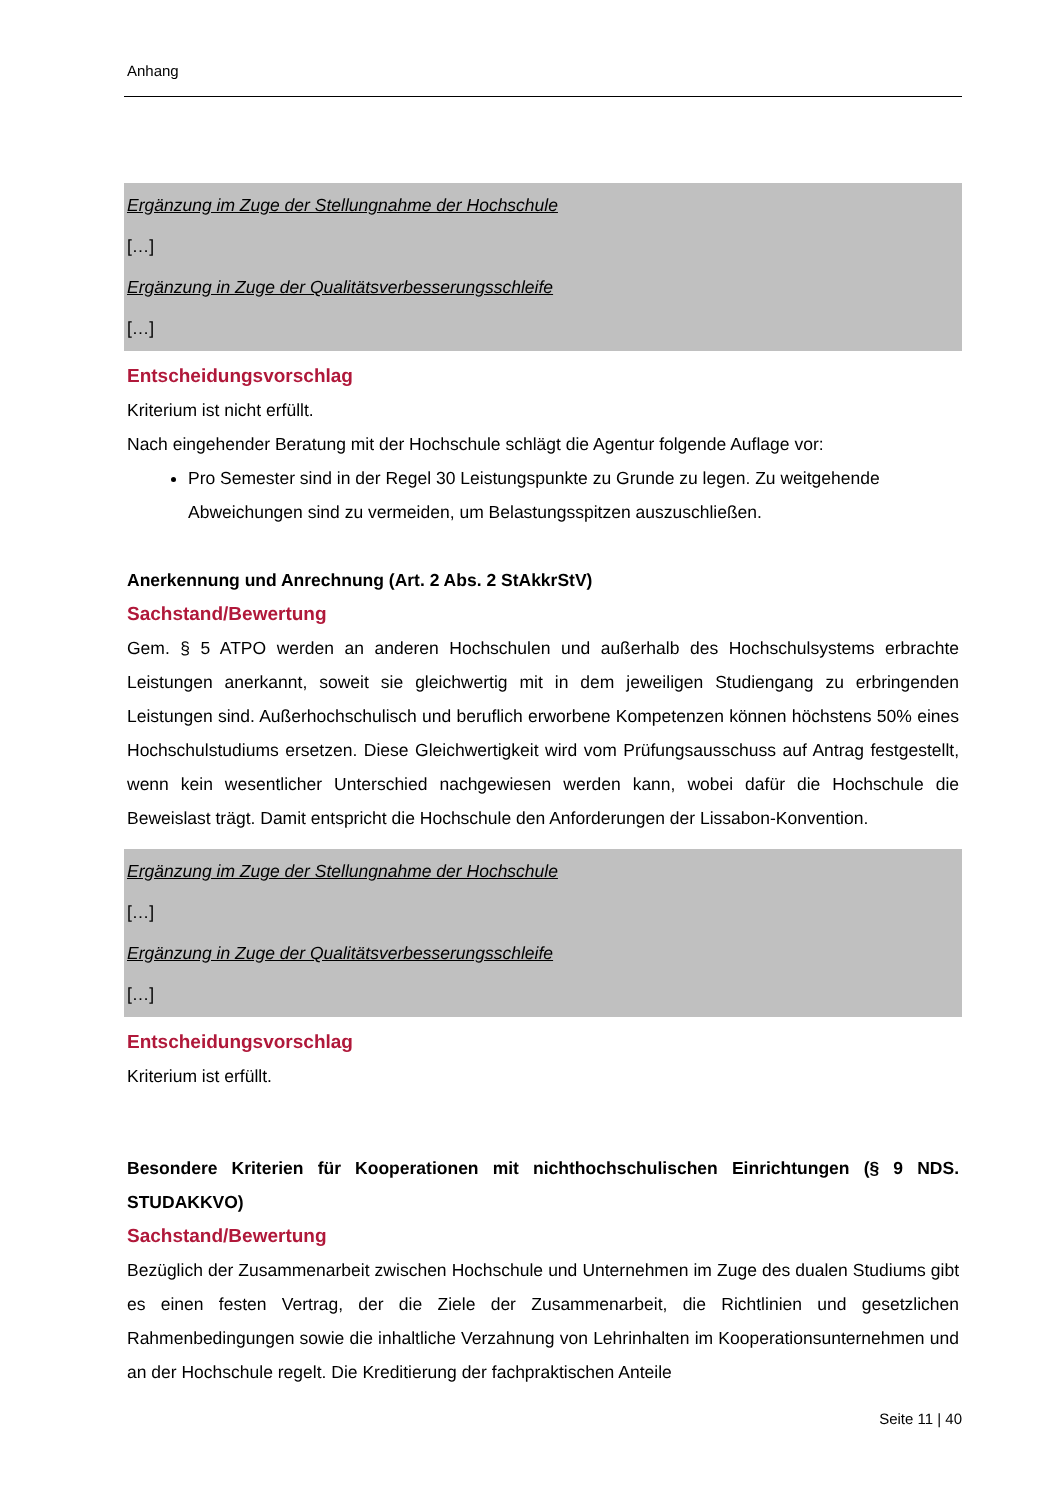Anhang
Ergänzung im Zuge der Stellungnahme der Hochschule
[…]
Ergänzung in Zuge der Qualitätsverbesserungsschleife
[…]
Entscheidungsvorschlag
Kriterium ist nicht erfüllt.
Nach eingehender Beratung mit der Hochschule schlägt die Agentur folgende Auflage vor:
Pro Semester sind in der Regel 30 Leistungspunkte zu Grunde zu legen. Zu weitgehende Abweichungen sind zu vermeiden, um Belastungsspitzen auszuschließen.
Anerkennung und Anrechnung (Art. 2 Abs. 2 StAkkrStV)
Sachstand/Bewertung
Gem. § 5 ATPO werden an anderen Hochschulen und außerhalb des Hochschulsystems erbrachte Leistungen anerkannt, soweit sie gleichwertig mit in dem jeweiligen Studiengang zu erbringenden Leistungen sind. Außerhochschulisch und beruflich erworbene Kompetenzen können höchstens 50% eines Hochschulstudiums ersetzen. Diese Gleichwertigkeit wird vom Prüfungsausschuss auf Antrag festgestellt, wenn kein wesentlicher Unterschied nachgewiesen werden kann, wobei dafür die Hochschule die Beweislast trägt. Damit entspricht die Hochschule den Anforderungen der Lissabon-Konvention.
Ergänzung im Zuge der Stellungnahme der Hochschule
[…]
Ergänzung in Zuge der Qualitätsverbesserungsschleife
[…]
Entscheidungsvorschlag
Kriterium ist erfüllt.
Besondere Kriterien für Kooperationen mit nichthochschulischen Einrichtungen (§ 9 NDS. STUDAKKVO)
Sachstand/Bewertung
Bezüglich der Zusammenarbeit zwischen Hochschule und Unternehmen im Zuge des dualen Studiums gibt es einen festen Vertrag, der die Ziele der Zusammenarbeit, die Richtlinien und gesetzlichen Rahmenbedingungen sowie die inhaltliche Verzahnung von Lehrinhalten im Kooperationsunternehmen und an der Hochschule regelt. Die Kreditierung der fachpraktischen Anteile
Seite 11 | 40